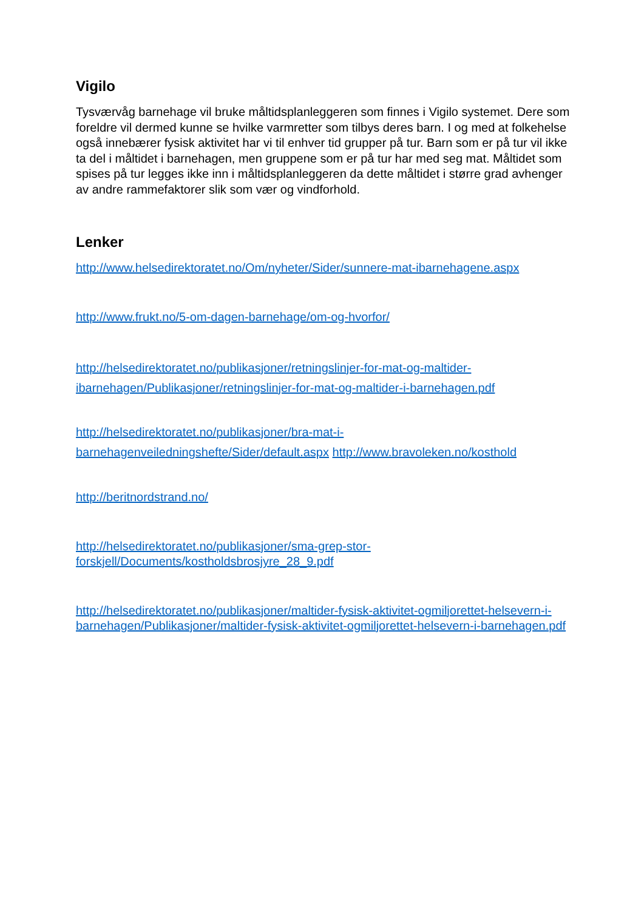Vigilo
Tysværvåg barnehage vil bruke måltidsplanleggeren som finnes i Vigilo systemet. Dere som foreldre vil dermed kunne se hvilke varmretter som tilbys deres barn. I og med at folkehelse også innebærer fysisk aktivitet har vi til enhver tid grupper på tur. Barn som er på tur vil ikke ta del i måltidet i barnehagen, men gruppene som er på tur har med seg mat. Måltidet som spises på tur legges ikke inn i måltidsplanleggeren da dette måltidet i større grad avhenger av andre rammefaktorer slik som vær og vindforhold.
Lenker
http://www.helsedirektoratet.no/Om/nyheter/Sider/sunnere-mat-ibarnehagene.aspx
http://www.frukt.no/5-om-dagen-barnehage/om-og-hvorfor/
http://helsedirektoratet.no/publikasjoner/retningslinjer-for-mat-og-maltider-ibarnehagen/Publikasjoner/retningslinjer-for-mat-og-maltider-i-barnehagen.pdf
http://helsedirektoratet.no/publikasjoner/bra-mat-i-
barnehagenveiledningshefte/Sider/default.aspx http://www.bravoleken.no/kosthold
http://beritnordstrand.no/
http://helsedirektoratet.no/publikasjoner/sma-grep-stor-
forskjell/Documents/kostholdsbrosjyre_28_9.pdf
http://helsedirektoratet.no/publikasjoner/maltider-fysisk-aktivitet-ogmiljorettet-helsevern-i-barnehagen/Publikasjoner/maltider-fysisk-aktivitet-ogmiljorettet-helsevern-i-barnehagen.pdf